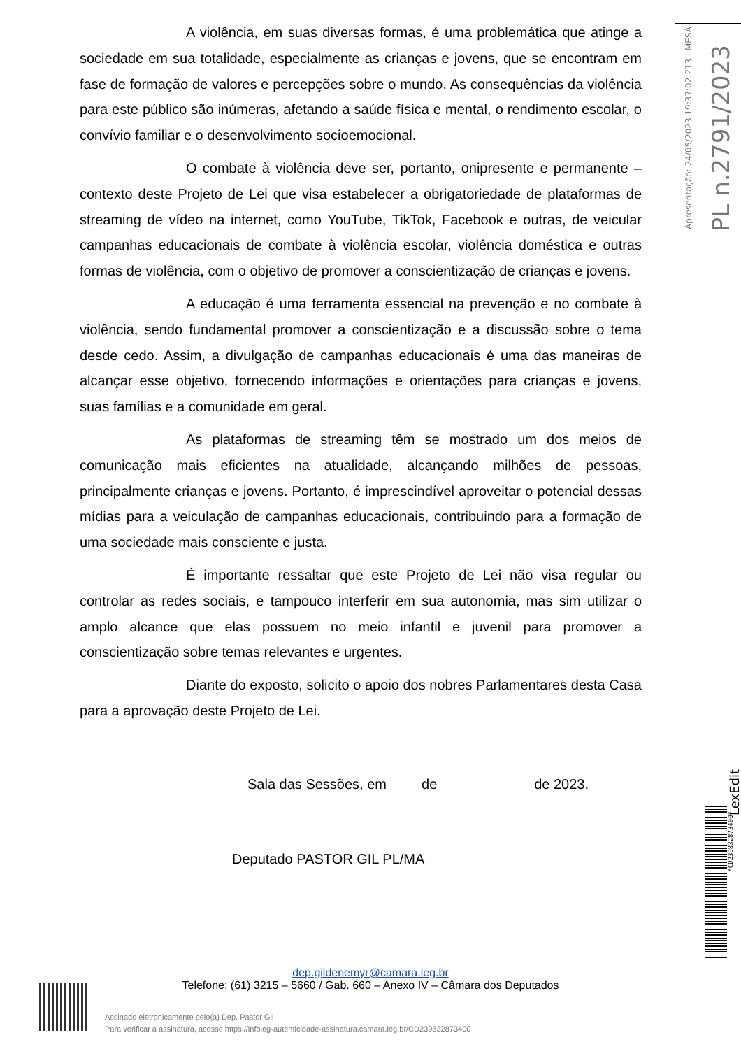A violência, em suas diversas formas, é uma problemática que atinge a sociedade em sua totalidade, especialmente as crianças e jovens, que se encontram em fase de formação de valores e percepções sobre o mundo. As consequências da violência para este público são inúmeras, afetando a saúde física e mental, o rendimento escolar, o convívio familiar e o desenvolvimento socioemocional.
O combate à violência deve ser, portanto, onipresente e permanente – contexto deste Projeto de Lei que visa estabelecer a obrigatoriedade de plataformas de streaming de vídeo na internet, como YouTube, TikTok, Facebook e outras, de veicular campanhas educacionais de combate à violência escolar, violência doméstica e outras formas de violência, com o objetivo de promover a conscientização de crianças e jovens.
A educação é uma ferramenta essencial na prevenção e no combate à violência, sendo fundamental promover a conscientização e a discussão sobre o tema desde cedo. Assim, a divulgação de campanhas educacionais é uma das maneiras de alcançar esse objetivo, fornecendo informações e orientações para crianças e jovens, suas famílias e a comunidade em geral.
As plataformas de streaming têm se mostrado um dos meios de comunicação mais eficientes na atualidade, alcançando milhões de pessoas, principalmente crianças e jovens. Portanto, é imprescindível aproveitar o potencial dessas mídias para a veiculação de campanhas educacionais, contribuindo para a formação de uma sociedade mais consciente e justa.
É importante ressaltar que este Projeto de Lei não visa regular ou controlar as redes sociais, e tampouco interferir em sua autonomia, mas sim utilizar o amplo alcance que elas possuem no meio infantil e juvenil para promover a conscientização sobre temas relevantes e urgentes.
Diante do exposto, solicito o apoio dos nobres Parlamentares desta Casa para a aprovação deste Projeto de Lei.
Sala das Sessões, em de de 2023.
Deputado PASTOR GIL PL/MA
Apresentação: 24/05/2023 19:37:02.213 - MESA
PL n.2791/2023
LexEdit
*CD239832873400*
dep.gildenemyr@camara.leg.br
Telefone: (61) 3215 – 5660 / Gab. 660 – Anexo IV – Câmara dos Deputados
Assinado eletronicamente pelo(a) Dep. Pastor Gil
Para verificar a assinatura, acesse https://infoleg-autenticidade-assinatura.camara.leg.br/CD239832873400